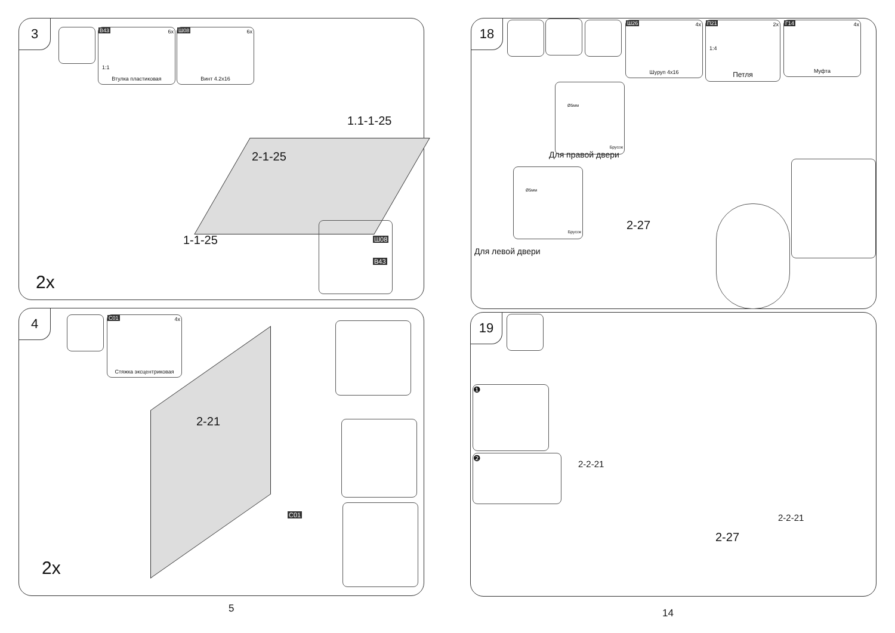3
B43 6x
1:1
Втулка пластиковая
Ш08 6x
Винт 4.2x16
2-1-25
1.1-1-25
1-1-25
Ш08
B43
2x
4
C01 4x
Стяжка эксцентриковая
2-21
C01
2x
5
18
Ш26 4x
Шуруп 4x16
П21 2x
1:4
Петля
Г14 4x
Муфта
Ø5мм
Брусок
Для правой двери
Ø5мм
Брусок
Для левой двери
2-27
19
❶
❷
2-2-21
2-27
2-2-21
14